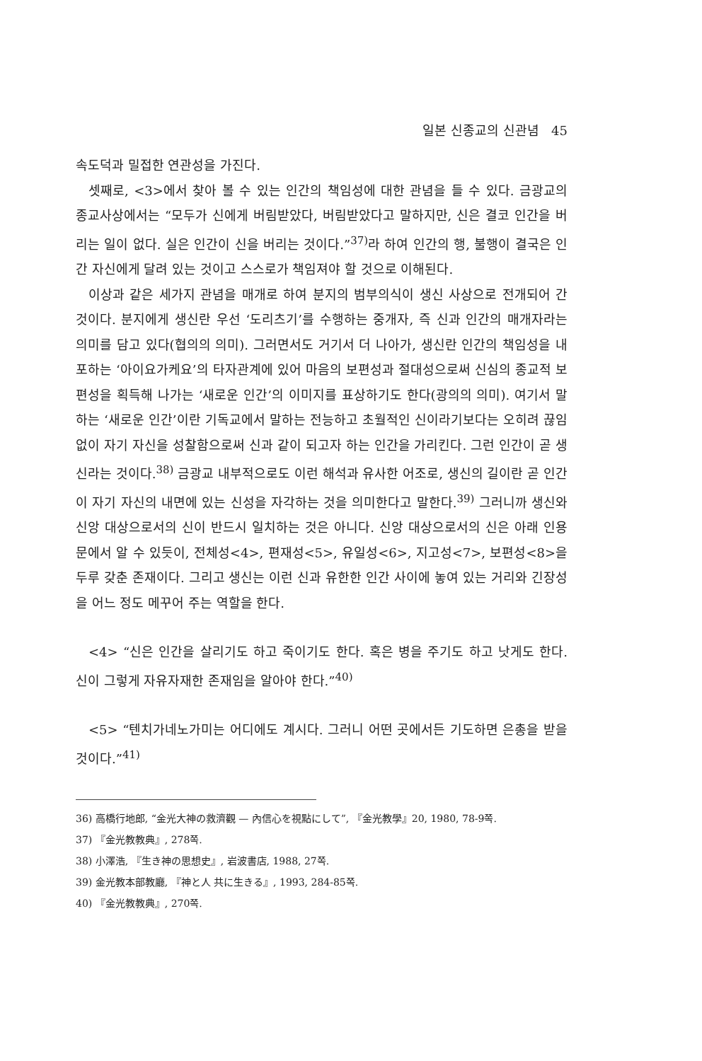일본 신종교의 신관념 45
속도덕과 밀접한 연관성을 가진다.
셋째로, <3>에서 찾아 볼 수 있는 인간의 책임성에 대한 관념을 들 수 있다. 금광교의 종교사상에서는 “모두가 신에게 버림받았다, 버림받았다고 말하지만, 신은 결코 인간을 버리는 일이 없다. 실은 인간이 신을 버리는 것이다.”<sup>37)</sup>라 하여 인간의 행, 불행이 결국은 인간 자신에게 달려 있는 것이고 스스로가 책임져야 할 것으로 이해된다.
이상과 같은 세가지 관념을 매개로 하여 분지의 범부의식이 생신 사상으로 전개되어 간 것이다. 분지에게 생신란 우선 ‘도리츠기’를 수행하는 중개자, 즉 신과 인간의 매개자라는 의미를 담고 있다(협의의 의미). 그러면서도 거기서 더 나아가, 생신란 인간의 책임성을 내포하는 ‘아이요가케요’의 타자관계에 있어 마음의 보편성과 절대성으로써 신심의 종교적 보편성을 획득해 나가는 ‘새로운 인간’의 이미지를 표상하기도 한다(광의의 의미). 여기서 말하는 ‘새로운 인간’이란 기독교에서 말하는 전능하고 초월적인 신이라기보다는 오히려 끊임없이 자기 자신을 성찰함으로써 신과 같이 되고자 하는 인간을 가리킨다. 그런 인간이 곧 생신라는 것이다.<sup>38)</sup> 금광교 내부적으로도 이런 해석과 유사한 어조로, 생신의 길이란 곧 인간이 자기 자신의 내면에 있는 신성을 자각하는 것을 의미한다고 말한다.<sup>39)</sup> 그러니까 생신와 신앙 대상으로서의 신이 반드시 일치하는 것은 아니다. 신앙 대상으로서의 신은 아래 인용문에서 알 수 있듯이, 전체성<4>, 편재성<5>, 유일성<6>, 지고성<7>, 보편성<8>을 두루 갖춘 존재이다. 그리고 생신는 이런 신과 유한한 인간 사이에 놓여 있는 거리와 긴장성을 어느 정도 메꾸어 주는 역할을 한다.
<4> “신은 인간을 살리기도 하고 죽이기도 한다. 혹은 병을 주기도 하고 낫게도 한다. 신이 그렇게 자유자재한 존재임을 알아야 한다.”<sup>40)</sup>
<5> “텐치가네노가미는 어디에도 계시다. 그러니 어떤 곳에서든 기도하면 은총을 받을 것이다.”<sup>41)</sup>
36) 高橋行地郎, “金光大神の救濟觀 — 內信心を視點にして”, 『金光教學』20, 1980, 78-9쪽.
37) 『金光教教典』, 278쪽.
38) 小澤浩, 『生き神の思想史』, 岩波書店, 1988, 27쪽.
39) 金光教本部教廳, 『神と人 共に生きる』, 1993, 284-85쪽.
40) 『金光教教典』, 270쪽.